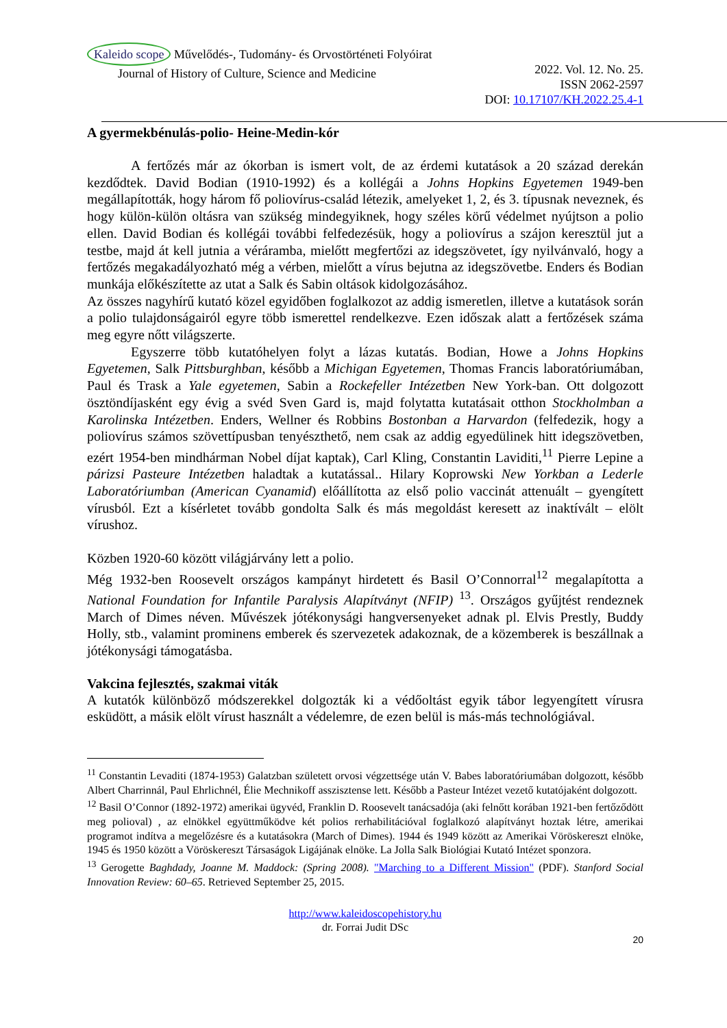Kaleido scope Művelődés-, Tudomány- és Orvostörténeti Folyóirat
Journal of History of Culture, Science and Medicine
2022. Vol. 12. No. 25.
ISSN 2062-2597
DOI: 10.17107/KH.2022.25.4-1
A gyermekbénulás-polio- Heine-Medin-kór
A fertőzés már az ókorban is ismert volt, de az érdemi kutatások a 20 század derekán kezdődtek. David Bodian (1910-1992) és a kollégái a Johns Hopkins Egyetemen 1949-ben megállapították, hogy három fő poliovírus-család létezik, amelyeket 1, 2, és 3. típusnak neveznek, és hogy külön-külön oltásra van szükség mindegyiknek, hogy széles körű védelmet nyújtson a polio ellen. David Bodian és kollégái további felfedezésük, hogy a poliovírus a szájon keresztül jut a testbe, majd át kell jutnia a véráramba, mielőtt megfertőzi az idegszövetet, így nyilvánvaló, hogy a fertőzés megakadályozható még a vérben, mielőtt a vírus bejutna az idegszövetbe. Enders és Bodian munkája előkészítette az utat a Salk és Sabin oltások kidolgozásához.
Az összes nagyhírű kutató közel egyidőben foglalkozot az addig ismeretlen, illetve a kutatások során a polio tulajdonságairól egyre több ismerettel rendelkezve. Ezen időszak alatt a fertőzések száma meg egyre nőtt világszerte.
Egyszerre több kutatóhelyen folyt a lázas kutatás. Bodian, Howe a Johns Hopkins Egyetemen, Salk Pittsburghban, később a Michigan Egyetemen, Thomas Francis laboratóriumában, Paul és Trask a Yale egyetemen, Sabin a Rockefeller Intézetben New York-ban. Ott dolgozott ösztöndíjasként egy évig a svéd Sven Gard is, majd folytatta kutatásait otthon Stockholmban a Karolinska Intézetben. Enders, Wellner és Robbins Bostonban a Harvardon (felfedezik, hogy a poliovírus számos szövettípusban tenyészthető, nem csak az addig egyedülinek hitt idegszövetben, ezért 1954-ben mindhárman Nobel díjat kaptak), Carl Kling, Constantin Laviditi,<sup>11</sup> Pierre Lepine a párizsi Pasteure Intézetben haladtak a kutatással.. Hilary Koprowski New Yorkban a Lederle Laboratóriumban (American Cyanamid) előállította az első polio vaccinát attenuált – gyengített vírusból. Ezt a kísérletet tovább gondolta Salk és más megoldást keresett az inaktívált – elölt vírushoz.
Közben 1920-60 között világjárvány lett a polio.
Még 1932-ben Roosevelt országos kampányt hirdetett és Basil O’Connorral<sup>12</sup> megalapította a National Foundation for Infantile Paralysis Alapítványt (NFIP) <sup>13</sup>. Országos gyűjtést rendeznek March of Dimes néven. Művészek jótékonysági hangversenyeket adnak pl. Elvis Prestly, Buddy Holly, stb., valamint prominens emberek és szervezetek adakoznak, de a közemberek is beszállnak a jótékonysági támogatásba.
Vakcina fejlesztés, szakmai viták
A kutatók különböző módszerekkel dolgozták ki a védőoltást egyik tábor legyengített vírusra esküdött, a másik elölt vírust használt a védelemre, de ezen belül is más-más technológiával.
<sup>11</sup> Constantin Levaditi (1874-1953) Galatzban született orvosi végzettsége után V. Babes laboratóriumában dolgozott, később Albert Charrinnál, Paul Ehrlichnél, Élie Mechnikoff asszisztense lett. Később a Pasteur Intézet vezető kutatójaként dolgozott.
<sup>12</sup> Basil O’Connor (1892-1972) amerikai ügyvéd, Franklin D. Roosevelt tanácsadója (aki felnőtt korában 1921-ben fertőződött meg polioval) , az elnökkel együttműködve két polios rerhabilitációval foglalkozó alapítványt hoztak létre, amerikai programot indítva a megelőzésre és a kutatásokra (March of Dimes). 1944 és 1949 között az Amerikai Vöröskereszt elnöke, 1945 és 1950 között a Vöröskereszt Társaságok Ligájának elnöke. La Jolla Salk Biológiai Kutató Intézet sponzora.
<sup>13</sup> Gerogette Baghdady, Joanne M. Maddock: (Spring 2008). "Marching to a Different Mission" (PDF). Stanford Social Innovation Review: 60–65. Retrieved September 25, 2015.
http://www.kaleidoscopehistory.hu
dr. Forrai Judit DSc
20